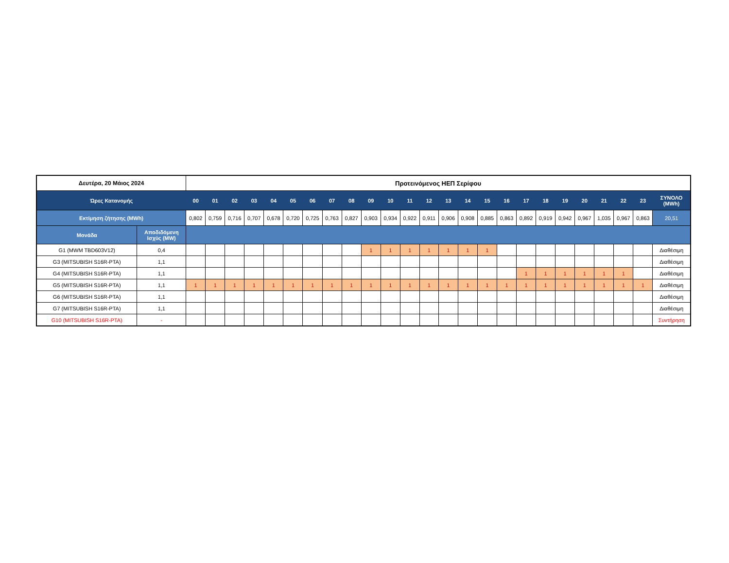| Δευτέρα, 20 Μάιος 2024 | | Προτεινόμενος ΗΕΠ Σερίφου | | | | | | | | | | | | | | | | | | | | | | | | |
| --- | --- | --- | --- | --- | --- | --- | --- | --- | --- | --- | --- | --- | --- | --- | --- | --- | --- | --- | --- | --- | --- | --- | --- | --- | --- | --- |
| Ώρες Κατανομής | | 00 | 01 | 02 | 03 | 04 | 05 | 06 | 07 | 08 | 09 | 10 | 11 | 12 | 13 | 14 | 15 | 16 | 17 | 18 | 19 | 20 | 21 | 22 | 23 | ΣΥΝΟΛΟ (MWh) |
| Εκτίμηση ζήτησης (MWh) | | 0,802 | 0,759 | 0,716 | 0,707 | 0,678 | 0,720 | 0,725 | 0,763 | 0,827 | 0,903 | 0,934 | 0,922 | 0,911 | 0,906 | 0,908 | 0,885 | 0,863 | 0,892 | 0,919 | 0,942 | 0,967 | 1,035 | 0,967 | 0,863 | 20,51 |
| Μονάδα | Αποδιδόμενη Ισχύς (MW) | | | | | | | | | | | | | | | | | | | | | | | | | |
| G1 (MWM TBD603V12) | 0,4 | | | | | | | | | | 1 | 1 | 1 | 1 | 1 | 1 | 1 | | | | | | | | | Διαθέσιμη |
| G3 (MITSUBISH S16R-PTA) | 1,1 | | | | | | | | | | | | | | | | | | | | | | | | | Διαθέσιμη |
| G4 (MITSUBISH S16R-PTA) | 1,1 | | | | | | | | | | | | | | | | | | 1 | 1 | 1 | 1 | 1 | 1 | | Διαθέσιμη |
| G5 (MITSUBISH S16R-PTA) | 1,1 | 1 | 1 | 1 | 1 | 1 | 1 | 1 | 1 | 1 | 1 | 1 | 1 | 1 | 1 | 1 | 1 | 1 | 1 | 1 | 1 | 1 | 1 | 1 | 1 | Διαθέσιμη |
| G6 (MITSUBISH S16R-PTA) | 1,1 | | | | | | | | | | | | | | | | | | | | | | | | | Διαθέσιμη |
| G7 (MITSUBISH S16R-PTA) | 1,1 | | | | | | | | | | | | | | | | | | | | | | | | | Διαθέσιμη |
| G10 (MITSUBISH S16R-PTA) | - | | | | | | | | | | | | | | | | | | | | | | | | | Συντήρηση |